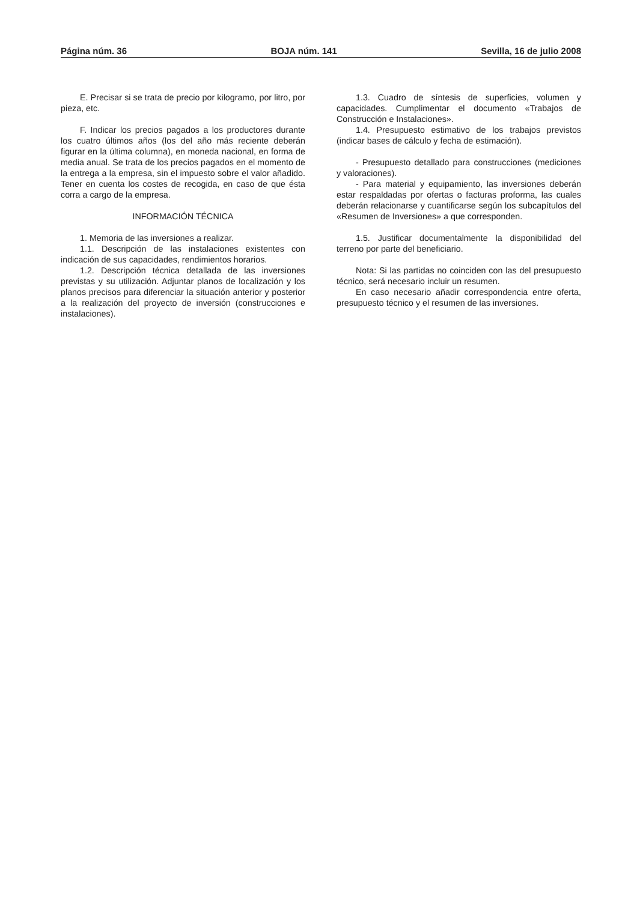Página núm. 36 BOJA núm. 141 Sevilla, 16 de julio 2008
E. Precisar si se trata de precio por kilogramo, por litro, por pieza, etc.
F. Indicar los precios pagados a los productores durante los cuatro últimos años (los del año más reciente deberán figurar en la última columna), en moneda nacional, en forma de media anual. Se trata de los precios pagados en el momento de la entrega a la empresa, sin el impuesto sobre el valor añadido. Tener en cuenta los costes de recogida, en caso de que ésta corra a cargo de la empresa.
INFORMACIÓN TÉCNICA
1. Memoria de las inversiones a realizar.
1.1. Descripción de las instalaciones existentes con indicación de sus capacidades, rendimientos horarios.
1.2. Descripción técnica detallada de las inversiones previstas y su utilización. Adjuntar planos de localización y los planos precisos para diferenciar la situación anterior y posterior a la realización del proyecto de inversión (construcciones e instalaciones).
1.3. Cuadro de síntesis de superficies, volumen y capacidades. Cumplimentar el documento «Trabajos de Construcción e Instalaciones».
1.4. Presupuesto estimativo de los trabajos previstos (indicar bases de cálculo y fecha de estimación).
- Presupuesto detallado para construcciones (mediciones y valoraciones).
- Para material y equipamiento, las inversiones deberán estar respaldadas por ofertas o facturas proforma, las cuales deberán relacionarse y cuantificarse según los subcapítulos del «Resumen de Inversiones» a que corresponden.
1.5. Justificar documentalmente la disponibilidad del terreno por parte del beneficiario.
Nota: Si las partidas no coinciden con las del presupuesto técnico, será necesario incluir un resumen.
En caso necesario añadir correspondencia entre oferta, presupuesto técnico y el resumen de las inversiones.